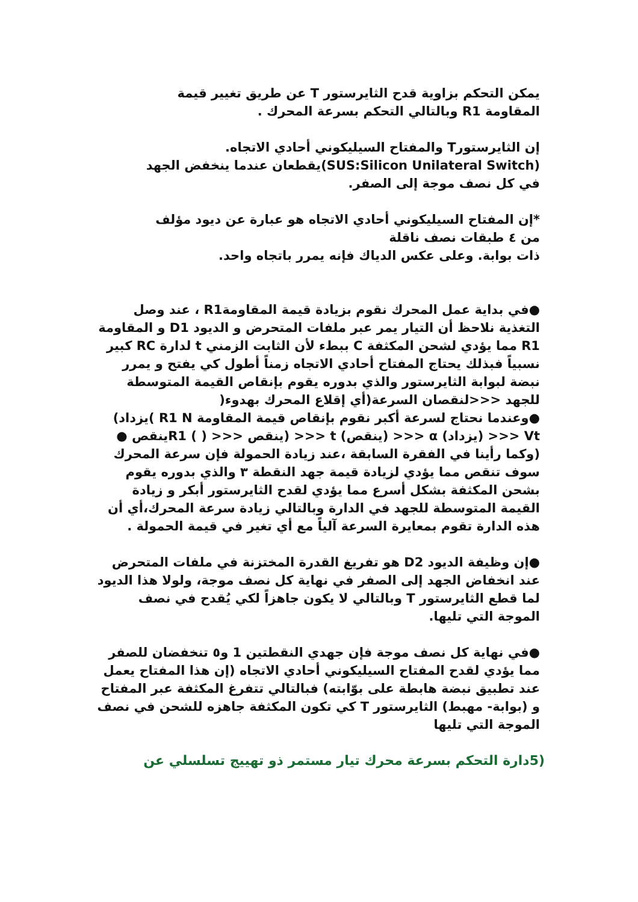يمكن التحكم بزاوية قدح الثايرستور T عن طريق تغيير قيمة
المقاومة R1 وبالتالي التحكم بسرعة المحرك .
إن الثايرستورT والمفتاح السيليكوني أحادي الاتجاه.
(SUS:Silicon Unilateral Switch)يقطعان عندما ينخفض الجهد
في كل نصف موجة إلى الصفر.
*إن المفتاح السيليكوني أحادي الاتجاه هو عبارة عن ديود مؤلف
من ٤ طبقات نصف ناقلة
ذات بوابة. وعلى عكس الدياك فإنه يمرر باتجاه واحد.
●في بداية عمل المحرك نقوم بزيادة قيمة المقاومةR1 ، عند وصل التغذية نلاحظ أن التيار يمر عبر ملفات المتحرض و الديود D1 و المقاومة R1 مما يؤدي لشحن المكثفة C ببطء لأن الثابت الزمني t لدارة RC كبير نسبياً فبذلك يحتاج المفتاح أحادي الاتجاه زمناً أطول كي يفتح و يمرر نبضة لبوابة الثايرستور والذي بدوره يقوم بإنقاص القيمة المتوسطة للجهد <<<لنقصان السرعة(أي إقلاع المحرك بهدوء(
●وعندما نحتاج لسرعة أكبر نقوم بإنقاص قيمة المقاومة R1 N )يزداد) Vt <<< (يزداد) α <<< (ينقص) t <<< (ينقص <<< ( ) R1ينقص ● (وكما رأينا في الفقرة السابقة ،عند زيادة الحمولة فإن سرعة المحرك سوف تنقص مما يؤدي لزيادة قيمة جهد النقطة ٣ والذي بدوره يقوم بشحن المكثفة بشكل أسرع مما يؤدي لقدح الثايرستور أبكر و زيادة القيمة المتوسطة للجهد في الدارة وبالتالي زيادة سرعة المحرك،أي أن هذه الدارة تقوم بمعايرة السرعة آلياً مع أي تغير في قيمة الحمولة .
●إن وظيفة الديود D2 هو تفريغ القدرة المختزنة في ملفات المتحرض عند انخفاض الجهد إلى الصفر في نهاية كل نصف موجة، ولولا هذا الديود لما قطع الثايرستور T وبالتالي لا يكون جاهزاً لكي يُقدح في نصف الموجة التي تليها.
●في نهاية كل نصف موجة فإن جهدي النقطتين 1 و٥ تنخفضان للصفر مما يؤدي لقدح المفتاح السيليكوني أحادي الاتجاه (إن هذا المفتاح يعمل عند تطبيق نبضة هابطة على بوّابته) فبالتالي تتفرغ المكثفة عبر المفتاح و (بوابة- مهبط) الثايرستور T كي تكون المكثفة جاهزه للشحن في نصف الموجة التي تليها
(5دارة التحكم بسرعة محرك تيار مستمر ذو تهييج تسلسلي عن